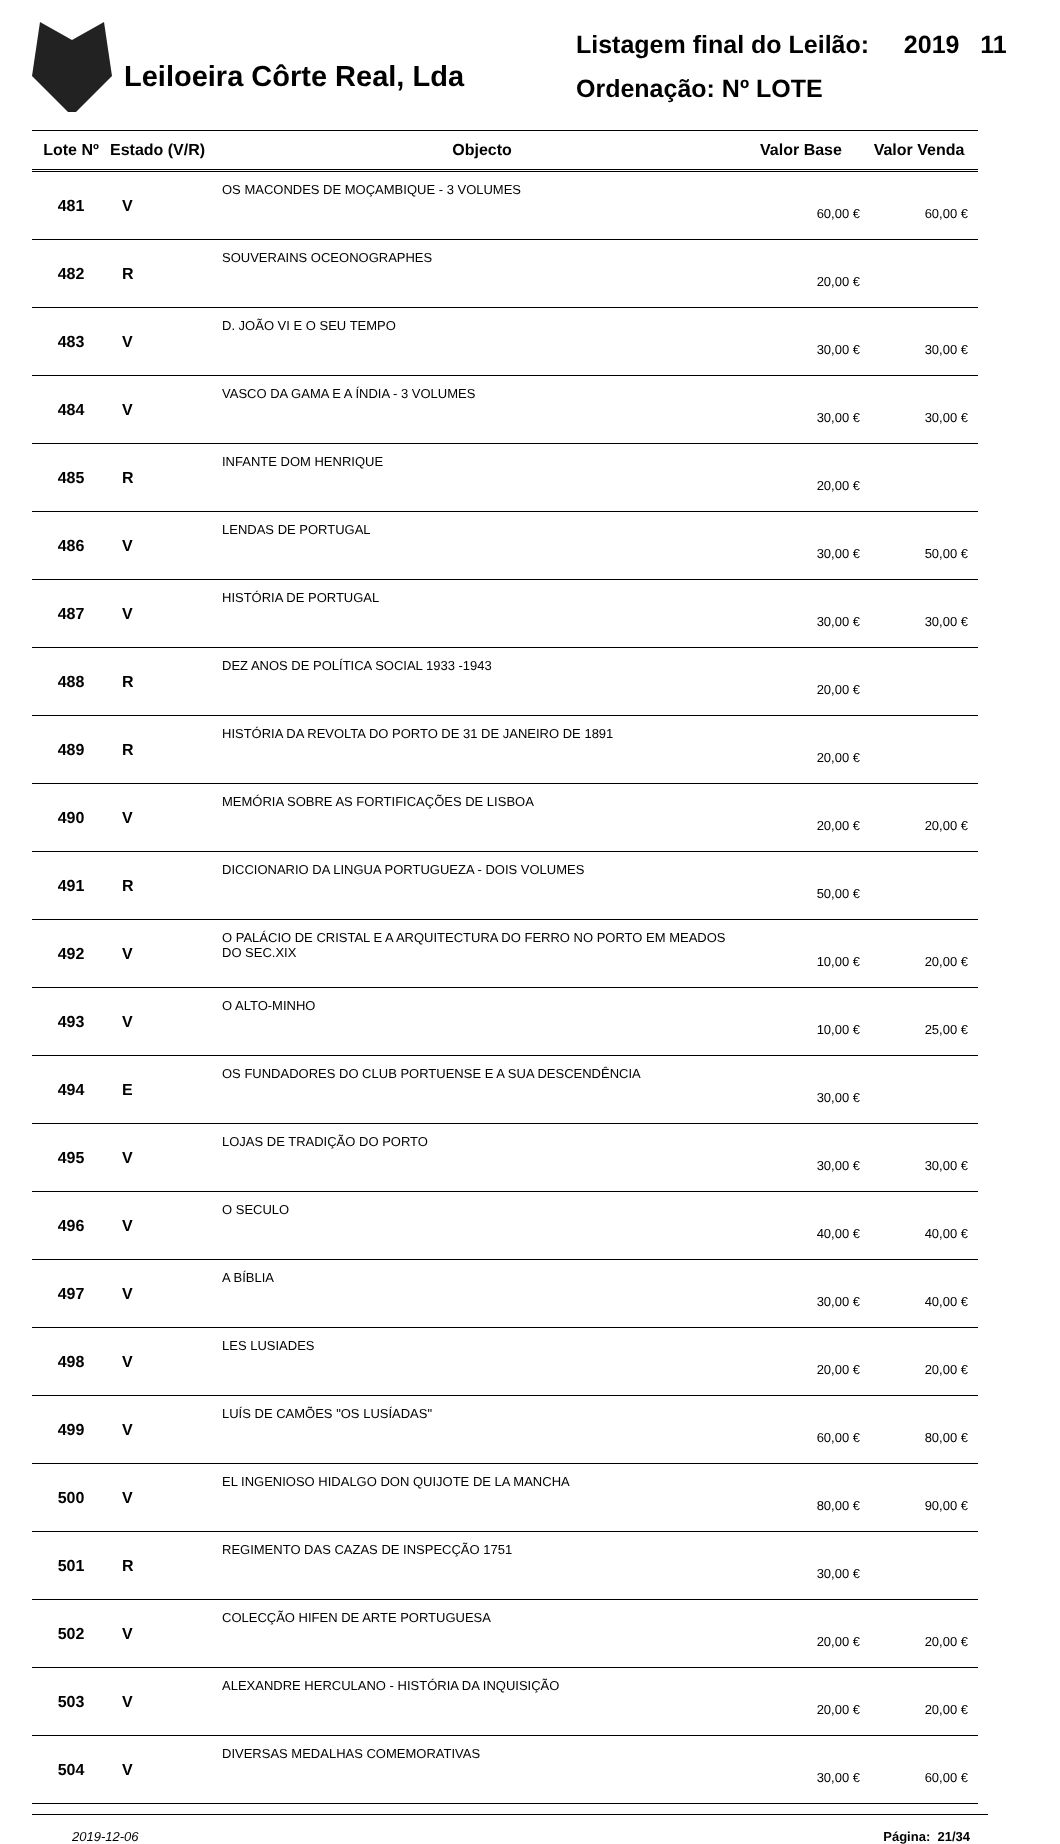Leiloeira Côrte Real, Lda
Listagem final do Leilão: 2019 11
Ordenação: Nº LOTE
| Lote Nº | Estado (V/R) | Objecto | Valor Base | Valor Venda |
| --- | --- | --- | --- | --- |
| 481 | V | OS MACONDES DE MOÇAMBIQUE - 3 VOLUMES | 60,00 € | 60,00 € |
| 482 | R | SOUVERAINS OCEONOGRAPHES | 20,00 € | |
| 483 | V | D. JOÃO VI E O SEU TEMPO | 30,00 € | 30,00 € |
| 484 | V | VASCO DA GAMA E A ÍNDIA - 3 VOLUMES | 30,00 € | 30,00 € |
| 485 | R | INFANTE DOM HENRIQUE | 20,00 € | |
| 486 | V | LENDAS DE PORTUGAL | 30,00 € | 50,00 € |
| 487 | V | HISTÓRIA DE PORTUGAL | 30,00 € | 30,00 € |
| 488 | R | DEZ ANOS DE POLÍTICA SOCIAL 1933 -1943 | 20,00 € | |
| 489 | R | HISTÓRIA DA REVOLTA DO PORTO DE 31 DE JANEIRO DE 1891 | 20,00 € | |
| 490 | V | MEMÓRIA SOBRE AS FORTIFICAÇÕES DE LISBOA | 20,00 € | 20,00 € |
| 491 | R | DICCIONARIO DA LINGUA PORTUGUEZA - DOIS VOLUMES | 50,00 € | |
| 492 | V | O PALÁCIO DE CRISTAL E A ARQUITECTURA DO FERRO NO PORTO EM MEADOS DO SEC.XIX | 10,00 € | 20,00 € |
| 493 | V | O ALTO-MINHO | 10,00 € | 25,00 € |
| 494 | E | OS FUNDADORES DO CLUB PORTUENSE E A SUA DESCENDÊNCIA | 30,00 € | |
| 495 | V | LOJAS DE TRADIÇÃO DO PORTO | 30,00 € | 30,00 € |
| 496 | V | O SECULO | 40,00 € | 40,00 € |
| 497 | V | A BÍBLIA | 30,00 € | 40,00 € |
| 498 | V | LES LUSIADES | 20,00 € | 20,00 € |
| 499 | V | LUÍS DE CAMÕES "OS LUSÍADAS" | 60,00 € | 80,00 € |
| 500 | V | EL INGENIOSO HIDALGO DON QUIJOTE DE LA MANCHA | 80,00 € | 90,00 € |
| 501 | R | REGIMENTO DAS CAZAS DE INSPECÇÃO 1751 | 30,00 € | |
| 502 | V | COLECÇÃO HIFEN DE ARTE PORTUGUESA | 20,00 € | 20,00 € |
| 503 | V | ALEXANDRE HERCULANO - HISTÓRIA DA INQUISIÇÃO | 20,00 € | 20,00 € |
| 504 | V | DIVERSAS MEDALHAS COMEMORATIVAS | 30,00 € | 60,00 € |
2019-12-06 Página: 21/34